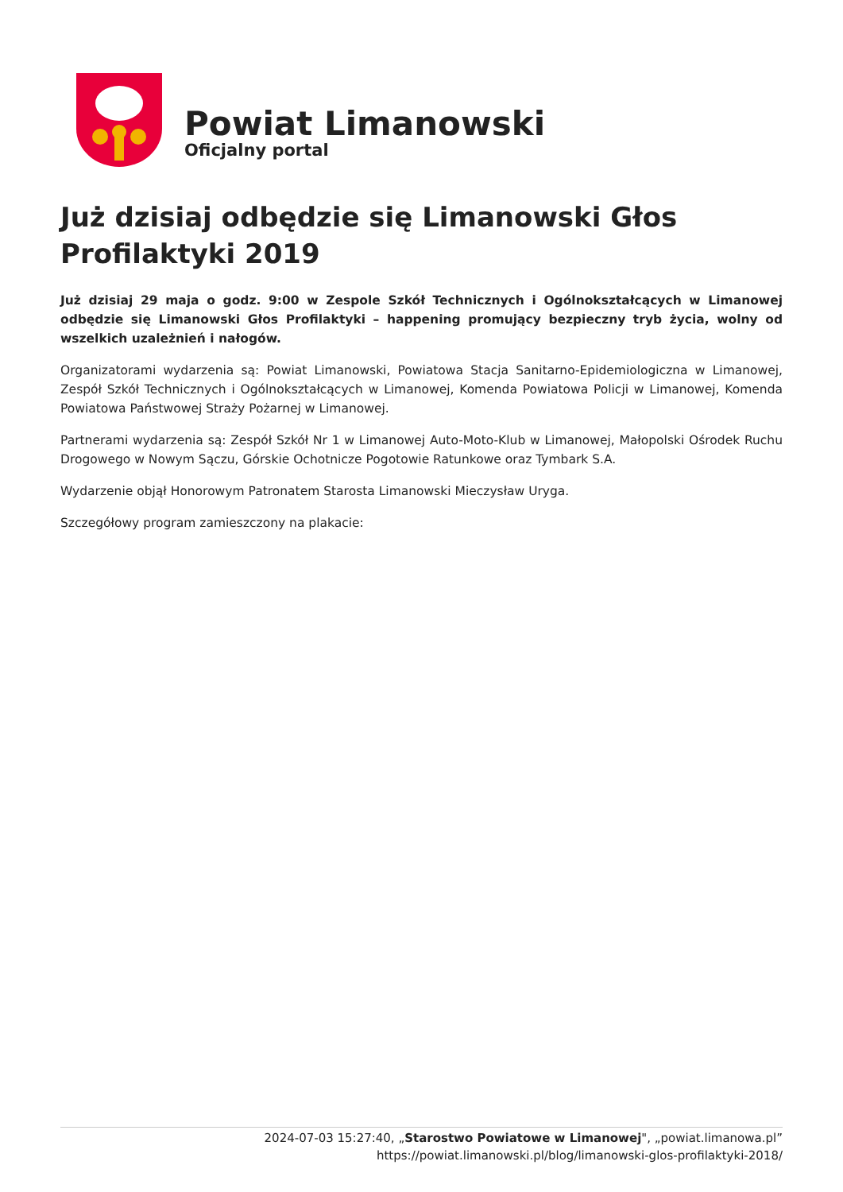Powiat Limanowski
Oficjalny portal
Już dzisiaj odbędzie się Limanowski Głos Profilaktyki 2019
Już dzisiaj 29 maja o godz. 9:00 w Zespole Szkół Technicznych i Ogólnokształcących w Limanowej odbędzie się Limanowski Głos Profilaktyki – happening promujący bezpieczny tryb życia, wolny od wszelkich uzależnień i nałogów.
Organizatorami wydarzenia są: Powiat Limanowski, Powiatowa Stacja Sanitarno-Epidemiologiczna w Limanowej, Zespół Szkół Technicznych i Ogólnokształcących w Limanowej, Komenda Powiatowa Policji w Limanowej, Komenda Powiatowa Państwowej Straży Pożarnej w Limanowej.
Partnerami wydarzenia są: Zespół Szkół Nr 1 w Limanowej Auto-Moto-Klub w Limanowej, Małopolski Ośrodek Ruchu Drogowego w Nowym Sączu, Górskie Ochotnicze Pogotowie Ratunkowe oraz Tymbark S.A.
Wydarzenie objął Honorowym Patronatem Starosta Limanowski Mieczysław Uryga.
Szczegółowy program zamieszczony na plakacie:
2024-07-03 15:27:40, „Starostwo Powiatowe w Limanowej", „powiat.limanowa.pl”
https://powiat.limanowski.pl/blog/limanowski-glos-profilaktyki-2018/